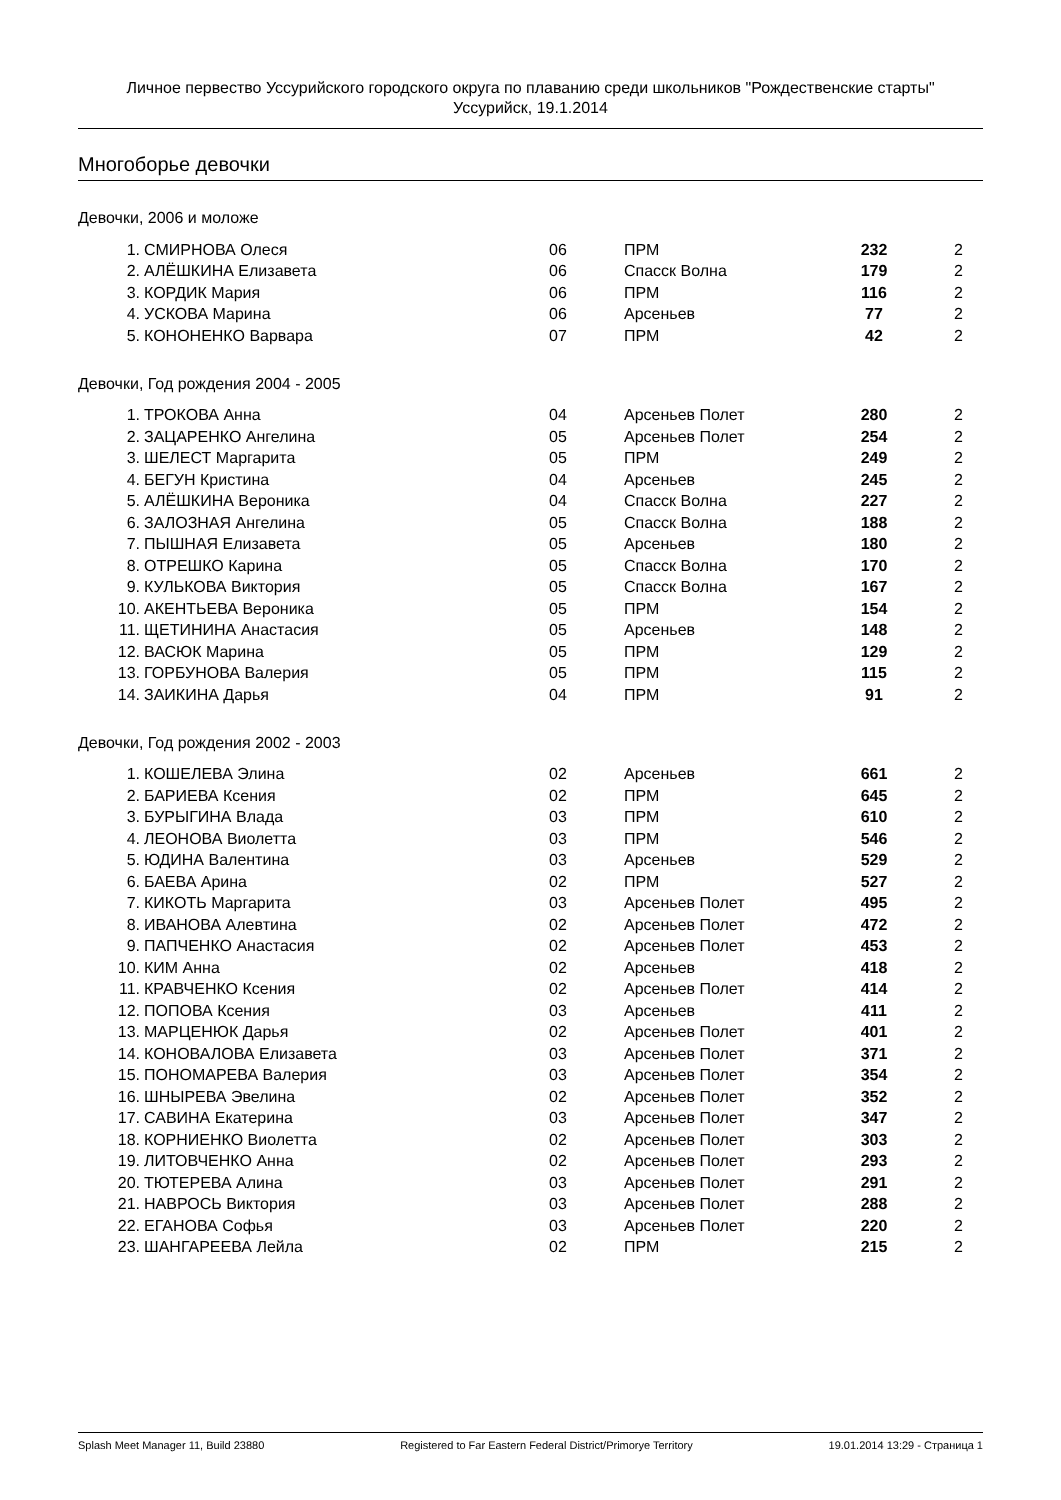Личное первество Уссурийского городского округа по плаванию среди школьников "Рождественские старты"
Уссурийск, 19.1.2014
Многоборье девочки
Девочки, 2006 и моложе
| 1. | СМИРНОВА Олеся | 06 | ПРМ | 232 | 2 |
| 2. | АЛЁШКИНА Елизавета | 06 | Спасск Волна | 179 | 2 |
| 3. | КОРДИК Мария | 06 | ПРМ | 116 | 2 |
| 4. | УСКОВА Марина | 06 | Арсеньев | 77 | 2 |
| 5. | КОНОНЕНКО Варвара | 07 | ПРМ | 42 | 2 |
Девочки, Год рождения 2004 - 2005
| 1. | ТРОКОВА Анна | 04 | Арсеньев Полет | 280 | 2 |
| 2. | ЗАЦАРЕНКО Ангелина | 05 | Арсеньев Полет | 254 | 2 |
| 3. | ШЕЛЕСТ Маргарита | 05 | ПРМ | 249 | 2 |
| 4. | БЕГУН Кристина | 04 | Арсеньев | 245 | 2 |
| 5. | АЛЁШКИНА Вероника | 04 | Спасск Волна | 227 | 2 |
| 6. | ЗАЛОЗНАЯ Ангелина | 05 | Спасск Волна | 188 | 2 |
| 7. | ПЫШНАЯ Елизавета | 05 | Арсеньев | 180 | 2 |
| 8. | ОТРЕШКО Карина | 05 | Спасск Волна | 170 | 2 |
| 9. | КУЛЬКОВА Виктория | 05 | Спасск Волна | 167 | 2 |
| 10. | АКЕНТЬЕВА Вероника | 05 | ПРМ | 154 | 2 |
| 11. | ЩЕТИНИНА Анастасия | 05 | Арсеньев | 148 | 2 |
| 12. | ВАСЮК Марина | 05 | ПРМ | 129 | 2 |
| 13. | ГОРБУНОВА Валерия | 05 | ПРМ | 115 | 2 |
| 14. | ЗАИКИНА Дарья | 04 | ПРМ | 91 | 2 |
Девочки, Год рождения 2002 - 2003
| 1. | КОШЕЛЕВА Элина | 02 | Арсеньев | 661 | 2 |
| 2. | БАРИЕВА Ксения | 02 | ПРМ | 645 | 2 |
| 3. | БУРЫГИНА Влада | 03 | ПРМ | 610 | 2 |
| 4. | ЛЕОНОВА Виолетта | 03 | ПРМ | 546 | 2 |
| 5. | ЮДИНА Валентина | 03 | Арсеньев | 529 | 2 |
| 6. | БАЕВА Арина | 02 | ПРМ | 527 | 2 |
| 7. | КИКОТЬ Маргарита | 03 | Арсеньев Полет | 495 | 2 |
| 8. | ИВАНОВА Алевтина | 02 | Арсеньев Полет | 472 | 2 |
| 9. | ПАПЧЕНКО Анастасия | 02 | Арсеньев Полет | 453 | 2 |
| 10. | КИМ Анна | 02 | Арсеньев | 418 | 2 |
| 11. | КРАВЧЕНКО Ксения | 02 | Арсеньев Полет | 414 | 2 |
| 12. | ПОПОВА Ксения | 03 | Арсеньев | 411 | 2 |
| 13. | МАРЦЕНЮК Дарья | 02 | Арсеньев Полет | 401 | 2 |
| 14. | КОНОВАЛОВА Елизавета | 03 | Арсеньев Полет | 371 | 2 |
| 15. | ПОНОМАРЕВА Валерия | 03 | Арсеньев Полет | 354 | 2 |
| 16. | ШНЫРЕВА Эвелина | 02 | Арсеньев Полет | 352 | 2 |
| 17. | САВИНА Екатерина | 03 | Арсеньев Полет | 347 | 2 |
| 18. | КОРНИЕНКО Виолетта | 02 | Арсеньев Полет | 303 | 2 |
| 19. | ЛИТОВЧЕНКО Анна | 02 | Арсеньев Полет | 293 | 2 |
| 20. | ТЮТЕРЕВА Алина | 03 | Арсеньев Полет | 291 | 2 |
| 21. | НАВРОСЬ Виктория | 03 | Арсеньев Полет | 288 | 2 |
| 22. | ЕГАНОВА Софья | 03 | Арсеньев Полет | 220 | 2 |
| 23. | ШАНГАРЕЕВА Лейла | 02 | ПРМ | 215 | 2 |
Splash Meet Manager 11, Build 23880 Registered to Far Eastern Federal District/Primorye Territory 19.01.2014 13:29 - Страница 1